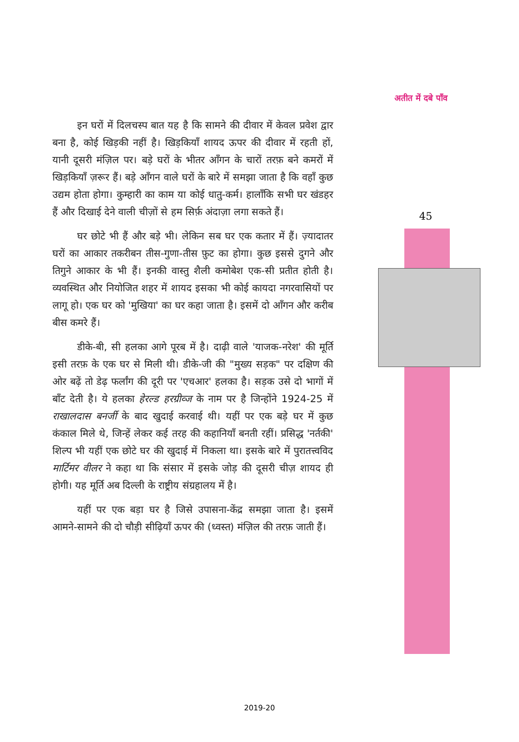अतीत में दबे पाँव
इन घरों में दिलचस्प बात यह है कि सामने की दीवार में केवल प्रवेश द्वार बना है, कोई खिड़की नहीं है। खिड़कियाँ शायद ऊपर की दीवार में रहती हों, यानी दूसरी मंज़िल पर। बड़े घरों के भीतर आँगन के चारों तरफ़ बने कमरों में खिड़कियाँ ज़रूर हैं। बड़े आँगन वाले घरों के बारे में समझा जाता है कि वहाँ कुछ उद्यम होता होगा। कुम्हारी का काम या कोई धातु-कर्म। हालाँकि सभी घर खंडहर हैं और दिखाई देने वाली चीज़ों से हम सिर्फ़ अंदाज़ा लगा सकते हैं।
घर छोटे भी हैं और बड़े भी। लेकिन सब घर एक कतार में हैं। ज़्यादातर घरों का आकार तकरीबन तीस-गुणा-तीस फ़ुट का होगा। कुछ इससे दुगने और तिगुने आकार के भी हैं। इनकी वास्तु शैली कमोबेश एक-सी प्रतीत होती है। व्यवस्थित और नियोजित शहर में शायद इसका भी कोई कायदा नगरवासियों पर लागू हो। एक घर को 'मुखिया' का घर कहा जाता है। इसमें दो आँगन और करीब बीस कमरे हैं।
डीके-बी, सी हलका आगे पूरब में है। दाढ़ी वाले 'याजक-नरेश' की मूर्ति इसी तरफ़ के एक घर से मिली थी। डीके-जी की "मुख्य सड़क" पर दक्षिण की ओर बढ़ें तो डेढ़ फर्लांग की दूरी पर 'एचआर' हलका है। सड़क उसे दो भागों में बाँट देती है। ये हलका हेरल्ड हरग्रीव्ज के नाम पर है जिन्होंने 1924-25 में राखालदास बनर्जी के बाद खुदाई करवाई थी। यहीं पर एक बड़े घर में कुछ कंकाल मिले थे, जिन्हें लेकर कई तरह की कहानियाँ बनती रहीं। प्रसिद्ध 'नर्तकी' शिल्प भी यहीं एक छोटे घर की खुदाई में निकला था। इसके बारे में पुरातत्त्वविद मार्टिमर वीलर ने कहा था कि संसार में इसके जोड़ की दूसरी चीज़ शायद ही होगी। यह मूर्ति अब दिल्ली के राष्ट्रीय संग्रहालय में है।
यहीं पर एक बड़ा घर है जिसे उपासना-केंद्र समझा जाता है। इसमें आमने-सामने की दो चौड़ी सीढ़ियाँ ऊपर की (ध्वस्त) मंज़िल की तरफ़ जाती हैं।
45
2019-20